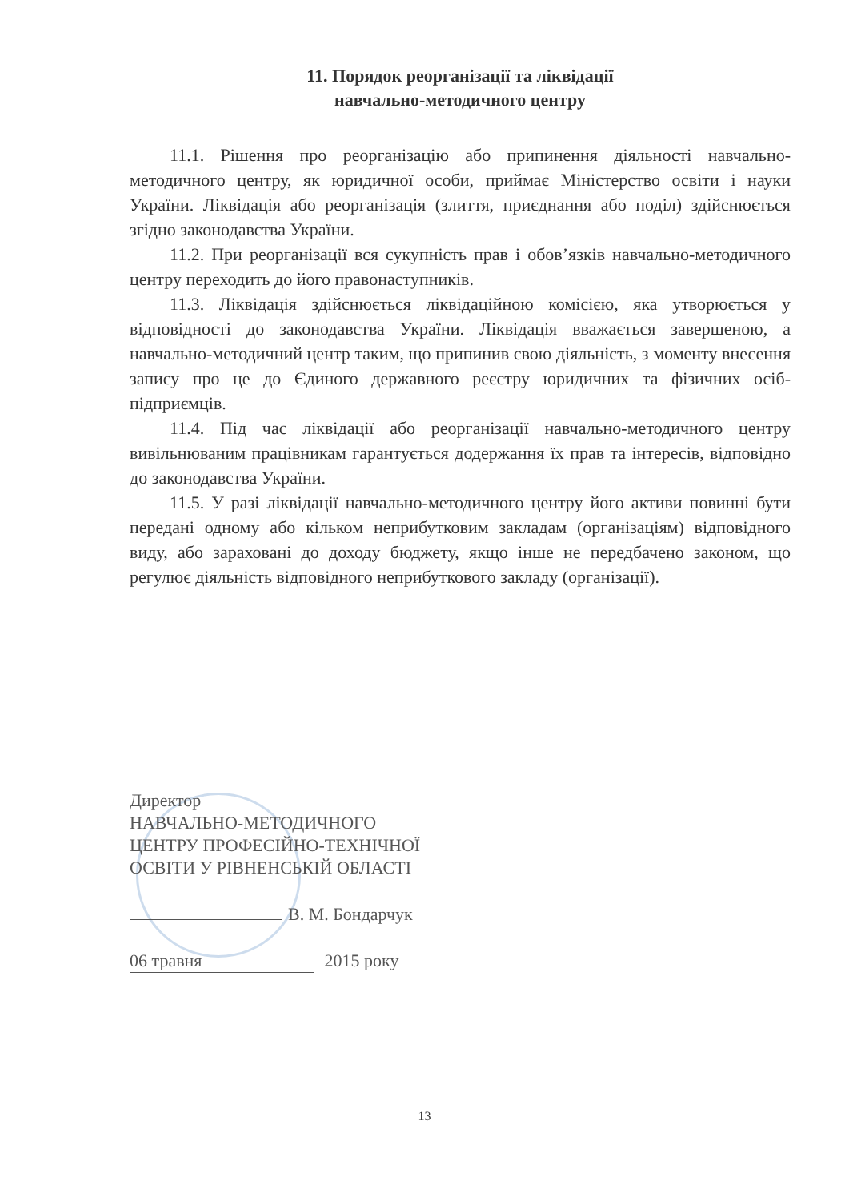11. Порядок реорганізації та ліквідації
навчально-методичного центру
11.1. Рішення про реорганізацію або припинення діяльності навчально-методичного центру, як юридичної особи, приймає Міністерство освіти і науки України. Ліквідація або реорганізація (злиття, приєднання або поділ) здійснюється згідно законодавства України.
11.2. При реорганізації вся сукупність прав і обов’язків навчально-методичного центру переходить до його правонаступників.
11.3. Ліквідація здійснюється ліквідаційною комісією, яка утворюється у відповідності до законодавства України. Ліквідація вважається завершеною, а навчально-методичний центр таким, що припинив свою діяльність, з моменту внесення запису про це до Єдиного державного реєстру юридичних та фізичних осіб-підприємців.
11.4. Під час ліквідації або реорганізації навчально-методичного центру вивільнюваним працівникам гарантується додержання їх прав та інтересів, відповідно до законодавства України.
11.5. У разі ліквідації навчально-методичного центру його активи повинні бути передані одному або кільком неприбутковим закладам (організаціям) відповідного виду, або зараховані до доходу бюджету, якщо інше не передбачено законом, що регулює діяльність відповідного неприбуткового закладу (організації).
Директор
НАВЧАЛЬНО-МЕТОДИЧНОГО
ЦЕНТРУ ПРОФЕСІЙНО-ТЕХНІЧНОЇ
ОСВІТИ У РІВНЕНСЬКІЙ ОБЛАСТІ
В. М. Бондарчук
06 травня 2015 року
13